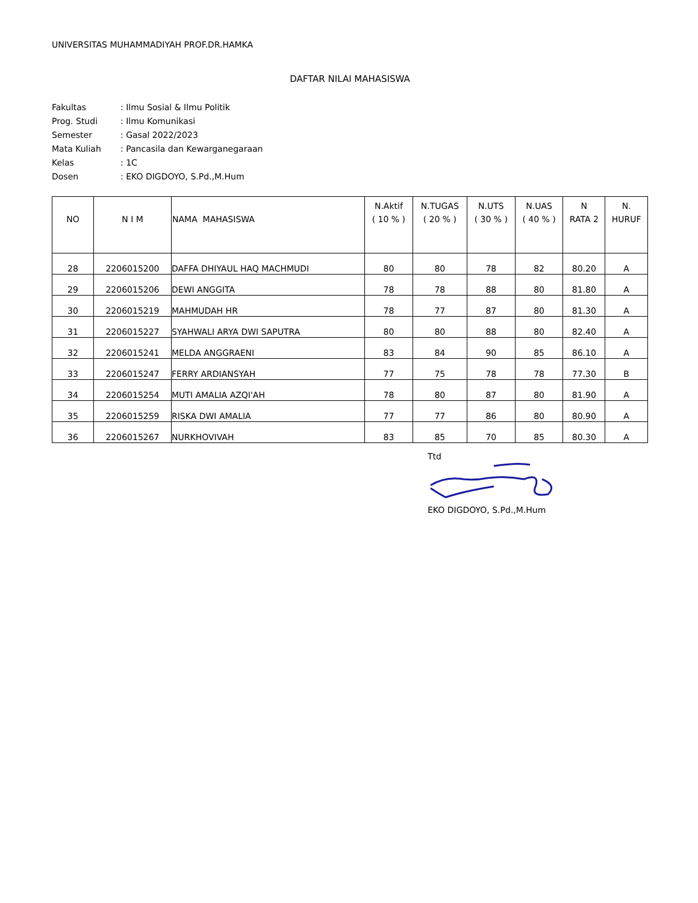UNIVERSITAS MUHAMMADIYAH PROF.DR.HAMKA
DAFTAR NILAI MAHASISWA
| Fakultas | : Ilmu Sosial & Ilmu Politik |
| Prog. Studi | : Ilmu Komunikasi |
| Semester | : Gasal 2022/2023 |
| Mata Kuliah | : Pancasila dan Kewarganegaraan |
| Kelas | : 1C |
| Dosen | : EKO DIGDOYO, S.Pd.,M.Hum |
| NO | N I M | NAMA MAHASISWA | N.Aktif ( 10 % ) | N.TUGAS ( 20 % ) | N.UTS ( 30 % ) | N.UAS ( 40 % ) | N RATA 2 | N. HURUF |
| --- | --- | --- | --- | --- | --- | --- | --- | --- |
| 28 | 2206015200 | DAFFA DHIYAUL HAQ MACHMUDI | 80 | 80 | 78 | 82 | 80.20 | A |
| 29 | 2206015206 | DEWI ANGGITA | 78 | 78 | 88 | 80 | 81.80 | A |
| 30 | 2206015219 | MAHMUDAH HR | 78 | 77 | 87 | 80 | 81.30 | A |
| 31 | 2206015227 | SYAHWALI ARYA DWI SAPUTRA | 80 | 80 | 88 | 80 | 82.40 | A |
| 32 | 2206015241 | MELDA ANGGRAENI | 83 | 84 | 90 | 85 | 86.10 | A |
| 33 | 2206015247 | FERRY ARDIANSYAH | 77 | 75 | 78 | 78 | 77.30 | B |
| 34 | 2206015254 | MUTI AMALIA AZQI'AH | 78 | 80 | 87 | 80 | 81.90 | A |
| 35 | 2206015259 | RISKA DWI AMALIA | 77 | 77 | 86 | 80 | 80.90 | A |
| 36 | 2206015267 | NURKHOVIVAH | 83 | 85 | 70 | 85 | 80.30 | A |
Ttd
EKO DIGDOYO, S.Pd.,M.Hum